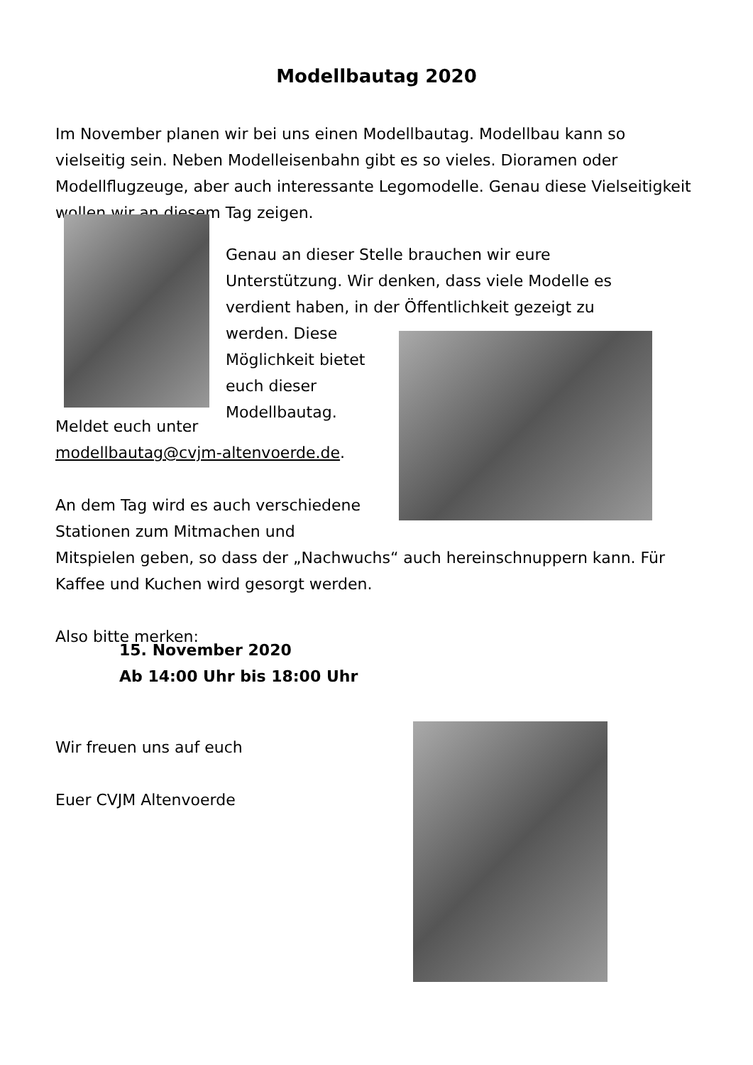Modellbautag 2020
Im November planen wir bei uns einen Modellbautag. Modellbau kann so vielseitig sein. Neben Modelleisenbahn gibt es so vieles. Dioramen oder Modellflugzeuge, aber auch interessante Legomodelle. Genau diese Vielseitigkeit wollen wir an diesem Tag zeigen.
Genau an dieser Stelle brauchen wir eure Unterstützung. Wir denken, dass viele Modelle es verdient haben, in der Öffentlichkeit gezeigt zu werden. Diese
Möglichkeit bietet
euch dieser
Modellbautag.
Meldet euch unter
modellbautag@cvjm-altenvoerde.de.
An dem Tag wird es auch verschiedene
Stationen zum Mitmachen und
Mitspielen geben, so dass der „Nachwuchs“ auch hereinschnuppern kann. Für Kaffee und Kuchen wird gesorgt werden.
Also bitte merken:
15. November 2020
Ab 14:00 Uhr bis 18:00 Uhr
Wir freuen uns auf euch
Euer CVJM Altenvoerde